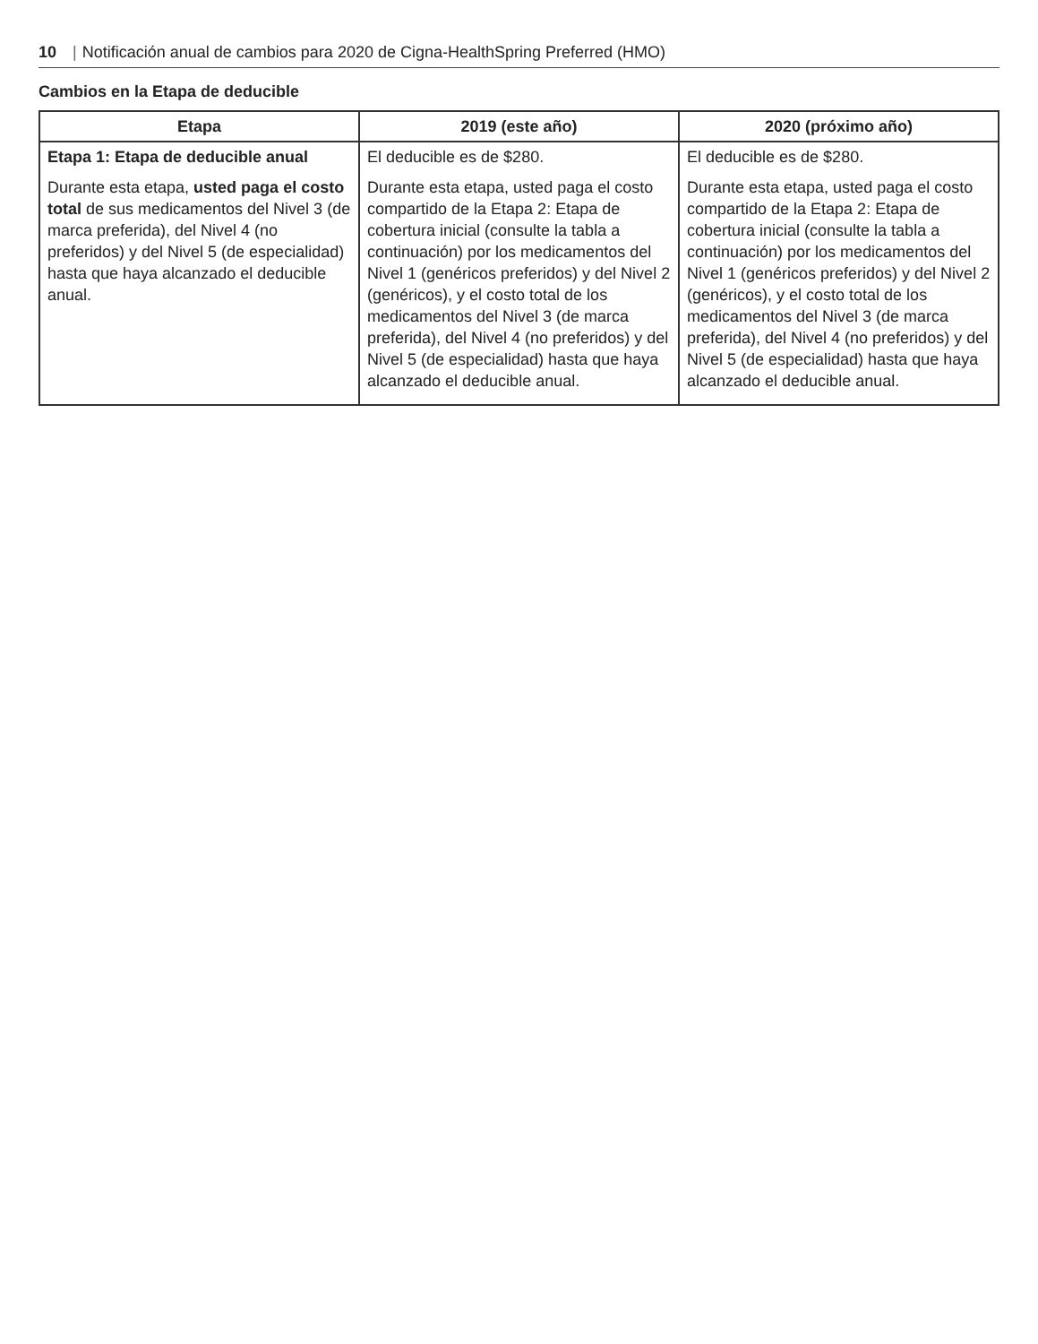10 | Notificación anual de cambios para 2020 de Cigna-HealthSpring Preferred (HMO)
Cambios en la Etapa de deducible
| Etapa | 2019 (este año) | 2020 (próximo año) |
| --- | --- | --- |
| Etapa 1: Etapa de deducible anual Durante esta etapa, usted paga el costo total de sus medicamentos del Nivel 3 (de marca preferida), del Nivel 4 (no preferidos) y del Nivel 5 (de especialidad) hasta que haya alcanzado el deducible anual. | El deducible es de $280. Durante esta etapa, usted paga el costo compartido de la Etapa 2: Etapa de cobertura inicial (consulte la tabla a continuación) por los medicamentos del Nivel 1 (genéricos preferidos) y del Nivel 2 (genéricos), y el costo total de los medicamentos del Nivel 3 (de marca preferida), del Nivel 4 (no preferidos) y del Nivel 5 (de especialidad) hasta que haya alcanzado el deducible anual. | El deducible es de $280. Durante esta etapa, usted paga el costo compartido de la Etapa 2: Etapa de cobertura inicial (consulte la tabla a continuación) por los medicamentos del Nivel 1 (genéricos preferidos) y del Nivel 2 (genéricos), y el costo total de los medicamentos del Nivel 3 (de marca preferida), del Nivel 4 (no preferidos) y del Nivel 5 (de especialidad) hasta que haya alcanzado el deducible anual. |